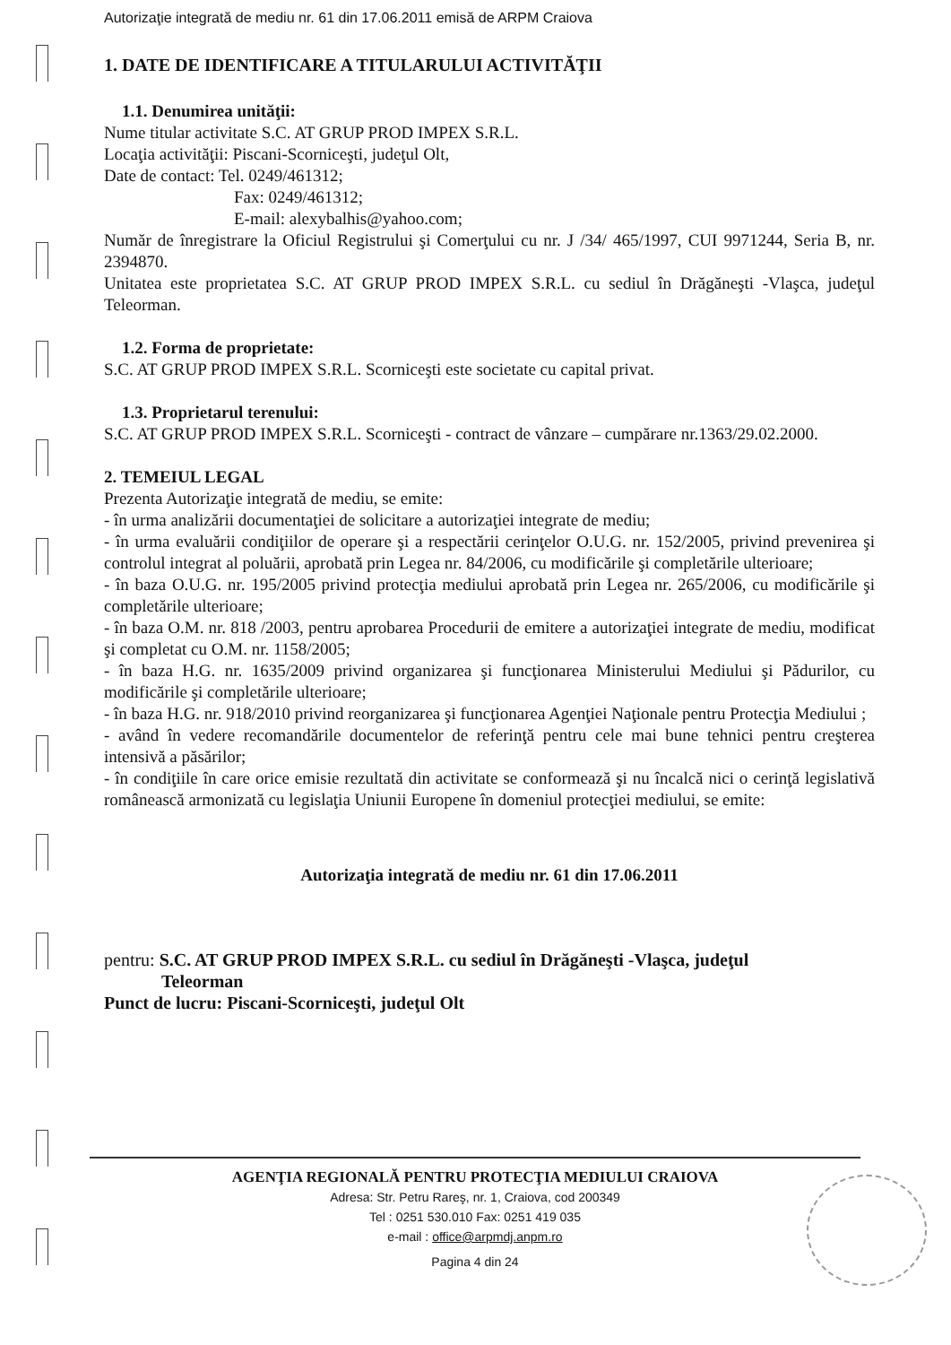Autorizaţie integrată de mediu nr. 61 din 17.06.2011 emisă de ARPM Craiova
1. DATE DE IDENTIFICARE A TITULARULUI ACTIVITĂŢII
1.1. Denumirea unităţii:
Nume titular activitate S.C. AT GRUP PROD IMPEX S.R.L.
Locaţia activităţii: Piscani-Scorniceşti, judeţul Olt,
Date de contact: Tel. 0249/461312;
Fax: 0249/461312;
E-mail: alexybalhis@yahoo.com;
Număr de înregistrare la Oficiul Registrului şi Comerţului cu nr. J /34/ 465/1997, CUI 9971244, Seria B, nr. 2394870.
Unitatea este proprietatea S.C. AT GRUP PROD IMPEX S.R.L. cu sediul în Drăgăneşti -Vlaşca, judeţul Teleorman.
1.2. Forma de proprietate:
S.C. AT GRUP PROD IMPEX S.R.L. Scorniceşti este societate cu capital privat.
1.3. Proprietarul terenului:
S.C. AT GRUP PROD IMPEX S.R.L. Scorniceşti - contract de vânzare – cumpărare nr.1363/29.02.2000.
2. TEMEIUL LEGAL
Prezenta Autorizaţie integrată de mediu, se emite:
- în urma analizării documentaţiei de solicitare a autorizaţiei integrate de mediu;
- în urma evaluării condiţiilor de operare şi a respectării cerinţelor O.U.G. nr. 152/2005, privind prevenirea şi controlul integrat al poluării, aprobată prin Legea nr. 84/2006, cu modificările şi completările ulterioare;
- în baza O.U.G. nr. 195/2005 privind protecţia mediului aprobată prin Legea nr. 265/2006, cu modificările şi completările ulterioare;
- în baza O.M. nr. 818 /2003, pentru aprobarea Procedurii de emitere a autorizaţiei integrate de mediu, modificat şi completat cu O.M. nr. 1158/2005;
- în baza H.G. nr. 1635/2009 privind organizarea şi funcţionarea Ministerului Mediului şi Pădurilor, cu modificările şi completările ulterioare;
- în baza H.G. nr. 918/2010 privind reorganizarea şi funcţionarea Agenţiei Naţionale pentru Protecţia Mediului ;
- având în vedere recomandările documentelor de referinţă pentru cele mai bune tehnici pentru creşterea intensivă a păsărilor;
- în condiţiile în care orice emisie rezultată din activitate se conformează şi nu încalcă nici o cerinţă legislativă românească armonizată cu legislaţia Uniunii Europene în domeniul protecţiei mediului, se emite:
Autorizaţia integrată de mediu nr. 61 din 17.06.2011
pentru: S.C. AT GRUP PROD IMPEX S.R.L. cu sediul în Drăgăneşti -Vlaşca, judeţul
Teleorman
Punct de lucru: Piscani-Scorniceşti, judeţul Olt
AGENŢIA REGIONALĂ PENTRU PROTECŢIA MEDIULUI CRAIOVA
Adresa: Str. Petru Rareş, nr. 1, Craiova, cod 200349
Tel : 0251 530.010 Fax: 0251 419 035
e-mail : office@arpmdj.anpm.ro
Pagina 4 din 24